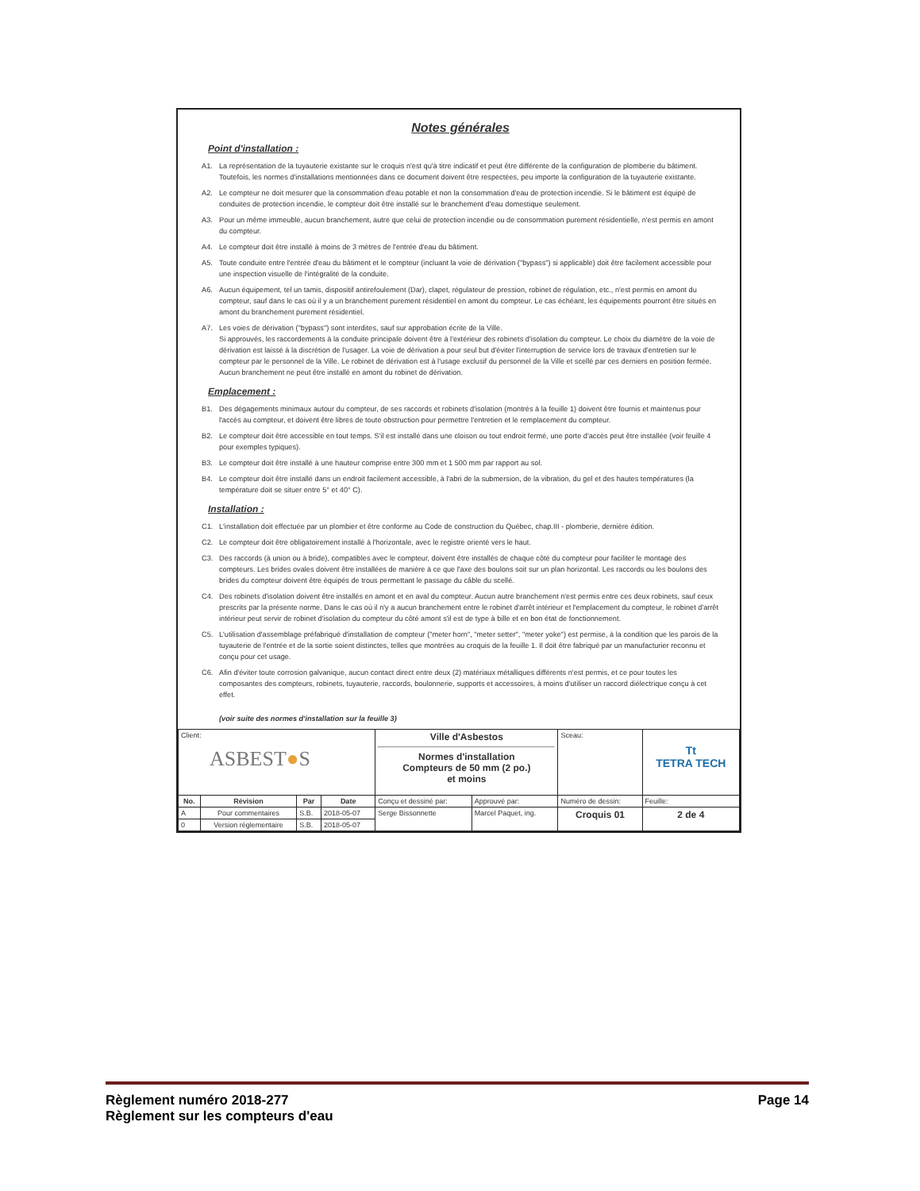Notes générales
Point d'installation :
A1. La représentation de la tuyauterie existante sur le croquis n'est qu'à titre indicatif et peut être différente de la configuration de plomberie du bâtiment. Toutefois, les normes d'installations mentionnées dans ce document doivent être respectées, peu importe la configuration de la tuyauterie existante.
A2. Le compteur ne doit mesurer que la consommation d'eau potable et non la consommation d'eau de protection incendie. Si le bâtiment est équipé de conduites de protection incendie, le compteur doit être installé sur le branchement d'eau domestique seulement.
A3. Pour un même immeuble, aucun branchement, autre que celui de protection incendie ou de consommation purement résidentielle, n'est permis en amont du compteur.
A4. Le compteur doit être installé à moins de 3 mètres de l'entrée d'eau du bâtiment.
A5. Toute conduite entre l'entrée d'eau du bâtiment et le compteur (incluant la voie de dérivation ("bypass") si applicable) doit être facilement accessible pour une inspection visuelle de l'intégralité de la conduite.
A6. Aucun équipement, tel un tamis, dispositif antirefoulement (Dar), clapet, régulateur de pression, robinet de régulation, etc., n'est permis en amont du compteur, sauf dans le cas où il y a un branchement purement résidentiel en amont du compteur. Le cas échéant, les équipements pourront être situés en amont du branchement purement résidentiel.
A7. Les voies de dérivation ("bypass") sont interdites, sauf sur approbation écrite de la Ville.
Si approuvés, les raccordements à la conduite principale doivent être à l'extérieur des robinets d'isolation du compteur. Le choix du diamètre de la voie de dérivation est laissé à la discrétion de l'usager. La voie de dérivation a pour seul but d'éviter l'interruption de service lors de travaux d'entretien sur le compteur par le personnel de la Ville. Le robinet de dérivation est à l'usage exclusif du personnel de la Ville et scellé par ces derniers en position fermée. Aucun branchement ne peut être installé en amont du robinet de dérivation.
Emplacement :
B1. Des dégagements minimaux autour du compteur, de ses raccords et robinets d'isolation (montrés à la feuille 1) doivent être fournis et maintenus pour l'accès au compteur, et doivent être libres de toute obstruction pour permettre l'entretien et le remplacement du compteur.
B2. Le compteur doit être accessible en tout temps. S'il est installé dans une cloison ou tout endroit fermé, une porte d'accès peut être installée (voir feuille 4 pour exemples typiques).
B3. Le compteur doit être installé à une hauteur comprise entre 300 mm et 1 500 mm par rapport au sol.
B4. Le compteur doit être installé dans un endroit facilement accessible, à l'abri de la submersion, de la vibration, du gel et des hautes températures (la température doit se situer entre 5° et 40° C).
Installation :
C1. L'installation doit effectuée par un plombier et être conforme au Code de construction du Québec, chap.III - plomberie, dernière édition.
C2. Le compteur doit être obligatoirement installé à l'horizontale, avec le registre orienté vers le haut.
C3. Des raccords (à union ou à bride), compatibles avec le compteur, doivent être installés de chaque côté du compteur pour faciliter le montage des compteurs. Les brides ovales doivent être installées de manière à ce que l'axe des boulons soit sur un plan horizontal. Les raccords ou les boulons des brides du compteur doivent être équipés de trous permettant le passage du câble du scellé.
C4. Des robinets d'isolation doivent être installés en amont et en aval du compteur. Aucun autre branchement n'est permis entre ces deux robinets, sauf ceux prescrits par la présente norme. Dans le cas où il n'y a aucun branchement entre le robinet d'arrêt intérieur et l'emplacement du compteur, le robinet d'arrêt intérieur peut servir de robinet d'isolation du compteur du côté amont s'il est de type à bille et en bon état de fonctionnement.
C5. L'utilisation d'assemblage préfabriqué d'installation de compteur ("meter horn", "meter setter", "meter yoke") est permise, à la condition que les parois de la tuyauterie de l'entrée et de la sortie soient distinctes, telles que montrées au croquis de la feuille 1. Il doit être fabriqué par un manufacturier reconnu et conçu pour cet usage.
C6. Afin d'éviter toute corrosion galvanique, aucun contact direct entre deux (2) matériaux métalliques différents n'est permis, et ce pour toutes les composantes des compteurs, robinets, tuyauterie, raccords, boulonnerie, supports et accessoires, à moins d'utiliser un raccord diélectrique conçu à cet effet.
(voir suite des normes d'installation sur la feuille 3)
| Client: ASBEST ● S | | | | Ville d'Asbestos Normes d'installation Compteurs de 50 mm (2 po.) et moins | | Sceau: | Tt TETRA TECH | |
| No. | Révision | Par | Date | Conçu et dessiné par: | Approuvé par: | Numéro de dessin: | | Feuille: |
| A | Pour commentaires | S.B. | 2018-05-07 | Serge Bissonnette | Marcel Paquet, ing. | Croquis 01 | | 2 de 4 |
| 0 | Version réglementaire | S.B. | 2018-05-07 | | | | | |
Règlement numéro 2018-277 Page 14
Règlement sur les compteurs d'eau